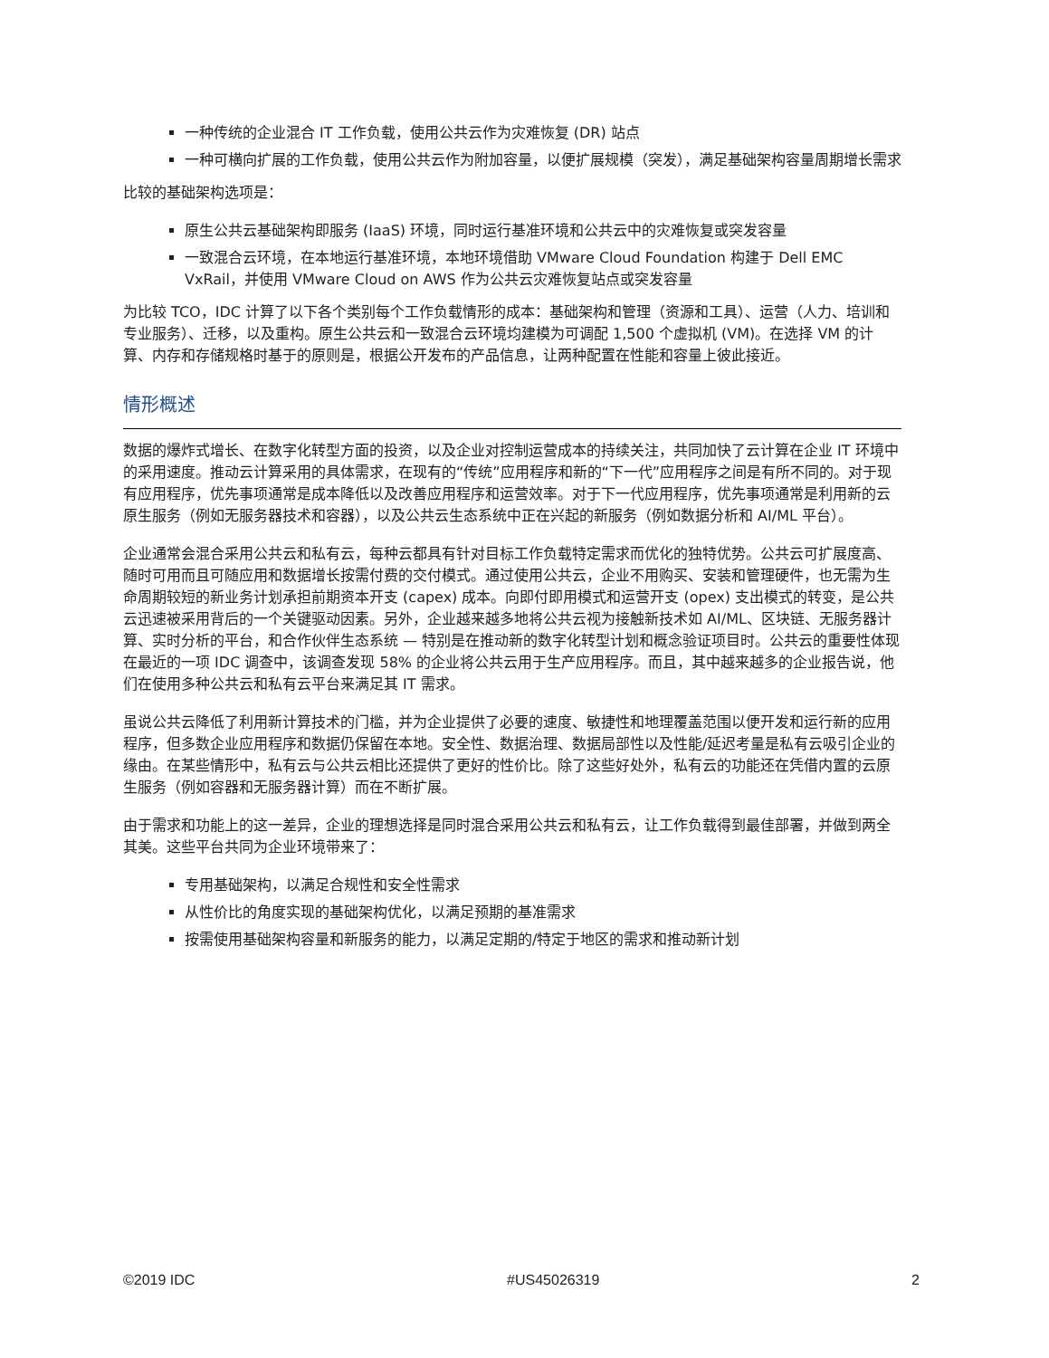一种传统的企业混合 IT 工作负载，使用公共云作为灾难恢复 (DR) 站点
一种可横向扩展的工作负载，使用公共云作为附加容量，以便扩展规模（突发），满足基础架构容量周期增长需求
比较的基础架构选项是：
原生公共云基础架构即服务 (IaaS) 环境，同时运行基准环境和公共云中的灾难恢复或突发容量
一致混合云环境，在本地运行基准环境，本地环境借助 VMware Cloud Foundation 构建于 Dell EMC VxRail，并使用 VMware Cloud on AWS 作为公共云灾难恢复站点或突发容量
为比较 TCO，IDC 计算了以下各个类别每个工作负载情形的成本：基础架构和管理（资源和工具）、运营（人力、培训和专业服务）、迁移，以及重构。原生公共云和一致混合云环境均建模为可调配 1,500 个虚拟机 (VM)。在选择 VM 的计算、内存和存储规格时基于的原则是，根据公开发布的产品信息，让两种配置在性能和容量上彼此接近。
情形概述
数据的爆炸式增长、在数字化转型方面的投资，以及企业对控制运营成本的持续关注，共同加快了云计算在企业 IT 环境中的采用速度。推动云计算采用的具体需求，在现有的“传统”应用程序和新的“下一代”应用程序之间是有所不同的。对于现有应用程序，优先事项通常是成本降低以及改善应用程序和运营效率。对于下一代应用程序，优先事项通常是利用新的云原生服务（例如无服务器技术和容器），以及公共云生态系统中正在兴起的新服务（例如数据分析和 AI/ML 平台）。
企业通常会混合采用公共云和私有云，每种云都具有针对目标工作负载特定需求而优化的独特优势。公共云可扩展度高、随时可用而且可随应用和数据增长按需付费的交付模式。通过使用公共云，企业不用购买、安装和管理硬件，也无需为生命周期较短的新业务计划承担前期资本开支 (capex) 成本。向即付即用模式和运营开支 (opex) 支出模式的转变，是公共云迅速被采用背后的一个关键驱动因素。另外，企业越来越多地将公共云视为接触新技术如 AI/ML、区块链、无服务器计算、实时分析的平台，和合作伙伴生态系统 — 特别是在推动新的数字化转型计划和概念验证项目时。公共云的重要性体现在最近的一项 IDC 调查中，该调查发现 58% 的企业将公共云用于生产应用程序。而且，其中越来越多的企业报告说，他们在使用多种公共云和私有云平台来满足其 IT 需求。
虽说公共云降低了利用新计算技术的门槛，并为企业提供了必要的速度、敏捷性和地理覆盖范围以便开发和运行新的应用程序，但多数企业应用程序和数据仍保留在本地。安全性、数据治理、数据局部性以及性能/延迟考量是私有云吸引企业的缘由。在某些情形中，私有云与公共云相比还提供了更好的性价比。除了这些好处外，私有云的功能还在凭借内置的云原生服务（例如容器和无服务器计算）而在不断扩展。
由于需求和功能上的这一差异，企业的理想选择是同时混合采用公共云和私有云，让工作负载得到最佳部署，并做到两全其美。这些平台共同为企业环境带来了：
专用基础架构，以满足合规性和安全性需求
从性价比的角度实现的基础架构优化，以满足预期的基准需求
按需使用基础架构容量和新服务的能力，以满足定期的/特定于地区的需求和推动新计划
©2019 IDC #US45026319 2